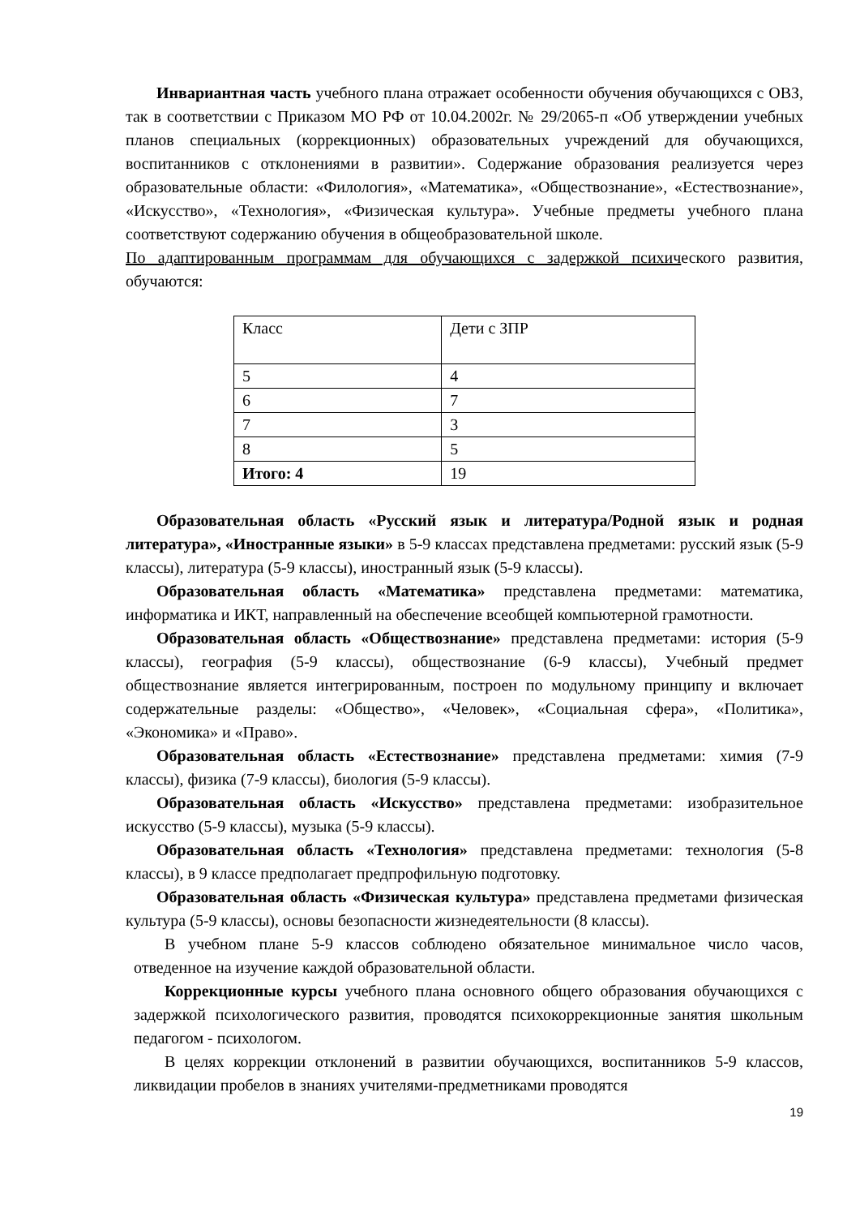Инвариантная часть учебного плана отражает особенности обучения обучающихся с ОВЗ, так в соответствии с Приказом МО РФ от 10.04.2002г. № 29/2065-п «Об утверждении учебных планов специальных (коррекционных) образовательных учреждений для обучающихся, воспитанников с отклонениями в развитии». Содержание образования реализуется через образовательные области: «Филология», «Математика», «Обществознание», «Естествознание», «Искусство», «Технология», «Физическая культура». Учебные предметы учебного плана соответствуют содержанию обучения в общеобразовательной школе.
По адаптированным программам для обучающихся с задержкой психического развития, обучаются:
| Класс | Дети с ЗПР |
| 5 | 4 |
| 6 | 7 |
| 7 | 3 |
| 8 | 5 |
| Итого: 4 | 19 |
Образовательная область «Русский язык и литература/Родной язык и родная литература», «Иностранные языки» в 5-9 классах представлена предметами: русский язык (5-9 классы), литература (5-9 классы), иностранный язык (5-9 классы).
Образовательная область «Математика» представлена предметами: математика, информатика и ИКТ, направленный на обеспечение всеобщей компьютерной грамотности.
Образовательная область «Обществознание» представлена предметами: история (5-9 классы), география (5-9 классы), обществознание (6-9 классы), Учебный предмет обществознание является интегрированным, построен по модульному принципу и включает содержательные разделы: «Общество», «Человек», «Социальная сфера», «Политика», «Экономика» и «Право».
Образовательная область «Естествознание» представлена предметами: химия (7-9 классы), физика (7-9 классы), биология (5-9 классы).
Образовательная область «Искусство» представлена предметами: изобразительное искусство (5-9 классы), музыка (5-9 классы).
Образовательная область «Технология» представлена предметами: технология (5-8 классы), в 9 классе предполагает предпрофильную подготовку.
Образовательная область «Физическая культура» представлена предметами физическая культура (5-9 классы), основы безопасности жизнедеятельности (8 классы).
В учебном плане 5-9 классов соблюдено обязательное минимальное число часов, отведенное на изучение каждой образовательной области.
Коррекционные курсы учебного плана основного общего образования обучающихся с задержкой психологического развития, проводятся психокоррекционные занятия школьным педагогом - психологом.
В целях коррекции отклонений в развитии обучающихся, воспитанников 5-9 классов, ликвидации пробелов в знаниях учителями-предметниками проводятся
19